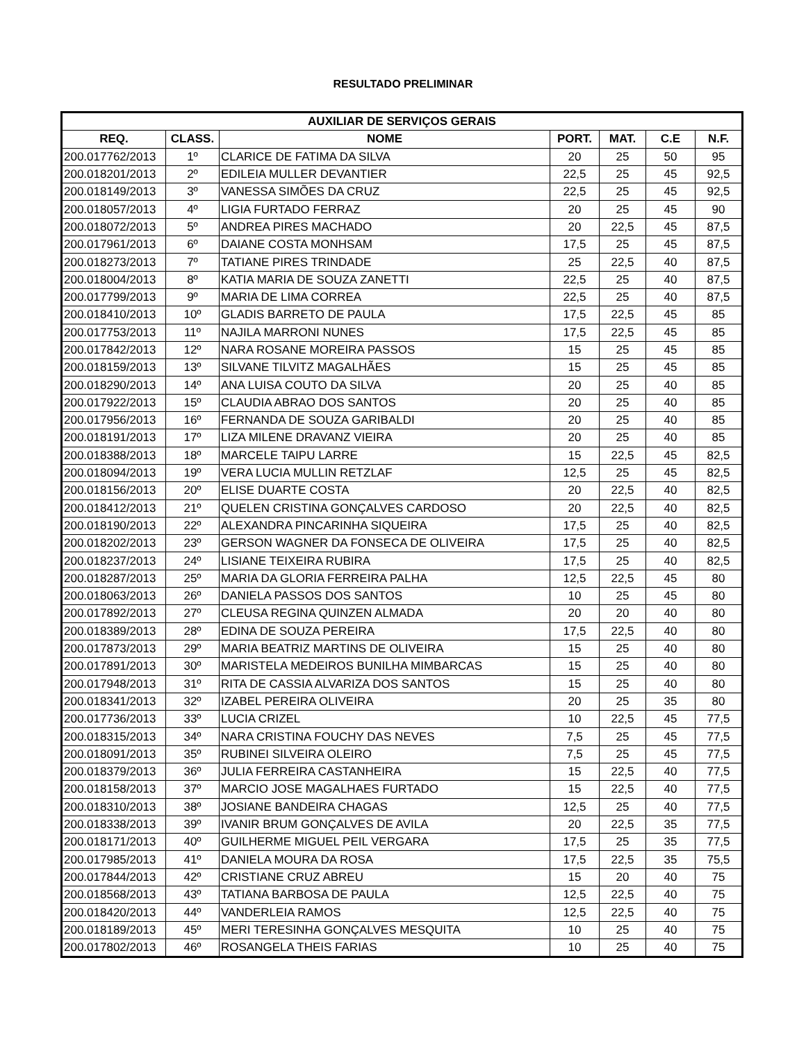RESULTADO PRELIMINAR
| AUXILIAR DE SERVIÇOS GERAIS | | | | | | |
| --- | --- | --- | --- | --- | --- | --- |
| REQ. | CLASS. | NOME | PORT. | MAT. | C.E | N.F. |
| 200.017762/2013 | 1º | CLARICE DE FATIMA DA SILVA | 20 | 25 | 50 | 95 |
| 200.018201/2013 | 2º | EDILEIA MULLER DEVANTIER | 22,5 | 25 | 45 | 92,5 |
| 200.018149/2013 | 3º | VANESSA SIMÕES DA CRUZ | 22,5 | 25 | 45 | 92,5 |
| 200.018057/2013 | 4º | LIGIA FURTADO FERRAZ | 20 | 25 | 45 | 90 |
| 200.018072/2013 | 5º | ANDREA PIRES MACHADO | 20 | 22,5 | 45 | 87,5 |
| 200.017961/2013 | 6º | DAIANE COSTA MONHSAM | 17,5 | 25 | 45 | 87,5 |
| 200.018273/2013 | 7º | TATIANE PIRES TRINDADE | 25 | 22,5 | 40 | 87,5 |
| 200.018004/2013 | 8º | KATIA MARIA DE SOUZA ZANETTI | 22,5 | 25 | 40 | 87,5 |
| 200.017799/2013 | 9º | MARIA DE LIMA CORREA | 22,5 | 25 | 40 | 87,5 |
| 200.018410/2013 | 10º | GLADIS BARRETO DE PAULA | 17,5 | 22,5 | 45 | 85 |
| 200.017753/2013 | 11º | NAJILA MARRONI NUNES | 17,5 | 22,5 | 45 | 85 |
| 200.017842/2013 | 12º | NARA ROSANE MOREIRA PASSOS | 15 | 25 | 45 | 85 |
| 200.018159/2013 | 13º | SILVANE TILVITZ MAGALHÃES | 15 | 25 | 45 | 85 |
| 200.018290/2013 | 14º | ANA LUISA COUTO DA SILVA | 20 | 25 | 40 | 85 |
| 200.017922/2013 | 15º | CLAUDIA ABRAO DOS SANTOS | 20 | 25 | 40 | 85 |
| 200.017956/2013 | 16º | FERNANDA DE SOUZA GARIBALDI | 20 | 25 | 40 | 85 |
| 200.018191/2013 | 17º | LIZA MILENE DRAVANZ VIEIRA | 20 | 25 | 40 | 85 |
| 200.018388/2013 | 18º | MARCELE TAIPU LARRE | 15 | 22,5 | 45 | 82,5 |
| 200.018094/2013 | 19º | VERA LUCIA MULLIN RETZLAF | 12,5 | 25 | 45 | 82,5 |
| 200.018156/2013 | 20º | ELISE DUARTE COSTA | 20 | 22,5 | 40 | 82,5 |
| 200.018412/2013 | 21º | QUELEN CRISTINA GONÇALVES CARDOSO | 20 | 22,5 | 40 | 82,5 |
| 200.018190/2013 | 22º | ALEXANDRA PINCARINHA SIQUEIRA | 17,5 | 25 | 40 | 82,5 |
| 200.018202/2013 | 23º | GERSON WAGNER DA FONSECA DE OLIVEIRA | 17,5 | 25 | 40 | 82,5 |
| 200.018237/2013 | 24º | LISIANE TEIXEIRA RUBIRA | 17,5 | 25 | 40 | 82,5 |
| 200.018287/2013 | 25º | MARIA DA GLORIA FERREIRA PALHA | 12,5 | 22,5 | 45 | 80 |
| 200.018063/2013 | 26º | DANIELA PASSOS DOS SANTOS | 10 | 25 | 45 | 80 |
| 200.017892/2013 | 27º | CLEUSA REGINA QUINZEN ALMADA | 20 | 20 | 40 | 80 |
| 200.018389/2013 | 28º | EDINA DE SOUZA PEREIRA | 17,5 | 22,5 | 40 | 80 |
| 200.017873/2013 | 29º | MARIA BEATRIZ MARTINS DE OLIVEIRA | 15 | 25 | 40 | 80 |
| 200.017891/2013 | 30º | MARISTELA MEDEIROS BUNILHA MIMBARCAS | 15 | 25 | 40 | 80 |
| 200.017948/2013 | 31º | RITA DE CASSIA ALVARIZA DOS SANTOS | 15 | 25 | 40 | 80 |
| 200.018341/2013 | 32º | IZABEL PEREIRA OLIVEIRA | 20 | 25 | 35 | 80 |
| 200.017736/2013 | 33º | LUCIA CRIZEL | 10 | 22,5 | 45 | 77,5 |
| 200.018315/2013 | 34º | NARA CRISTINA FOUCHY DAS NEVES | 7,5 | 25 | 45 | 77,5 |
| 200.018091/2013 | 35º | RUBINEI SILVEIRA OLEIRO | 7,5 | 25 | 45 | 77,5 |
| 200.018379/2013 | 36º | JULIA FERREIRA CASTANHEIRA | 15 | 22,5 | 40 | 77,5 |
| 200.018158/2013 | 37º | MARCIO JOSE MAGALHAES FURTADO | 15 | 22,5 | 40 | 77,5 |
| 200.018310/2013 | 38º | JOSIANE BANDEIRA CHAGAS | 12,5 | 25 | 40 | 77,5 |
| 200.018338/2013 | 39º | IVANIR BRUM GONÇALVES DE AVILA | 20 | 22,5 | 35 | 77,5 |
| 200.018171/2013 | 40º | GUILHERME MIGUEL PEIL VERGARA | 17,5 | 25 | 35 | 77,5 |
| 200.017985/2013 | 41º | DANIELA MOURA DA ROSA | 17,5 | 22,5 | 35 | 75,5 |
| 200.017844/2013 | 42º | CRISTIANE CRUZ ABREU | 15 | 20 | 40 | 75 |
| 200.018568/2013 | 43º | TATIANA BARBOSA DE PAULA | 12,5 | 22,5 | 40 | 75 |
| 200.018420/2013 | 44º | VANDERLEIA RAMOS | 12,5 | 22,5 | 40 | 75 |
| 200.018189/2013 | 45º | MERI TERESINHA GONÇALVES MESQUITA | 10 | 25 | 40 | 75 |
| 200.017802/2013 | 46º | ROSANGELA THEIS FARIAS | 10 | 25 | 40 | 75 |